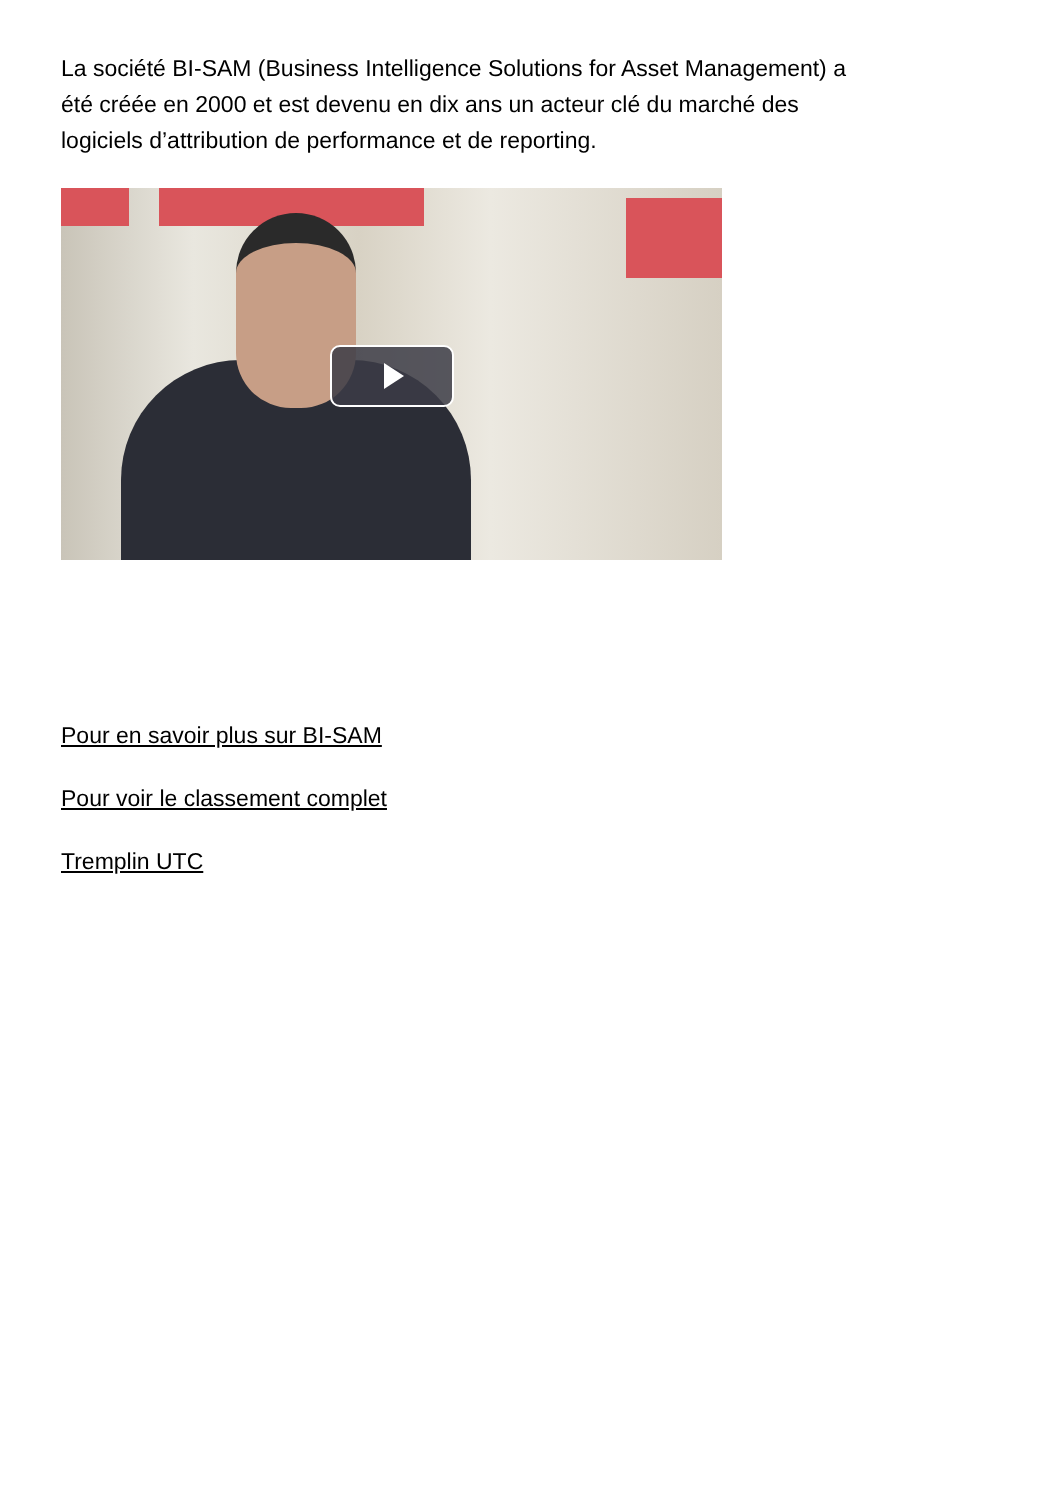La société BI-SAM (Business Intelligence Solutions for Asset Management) a été créée en 2000 et est devenu en dix ans un acteur clé du marché des logiciels d’attribution de performance et de reporting.
Pour en savoir plus sur BI-SAM
Pour voir le classement complet
Tremplin UTC